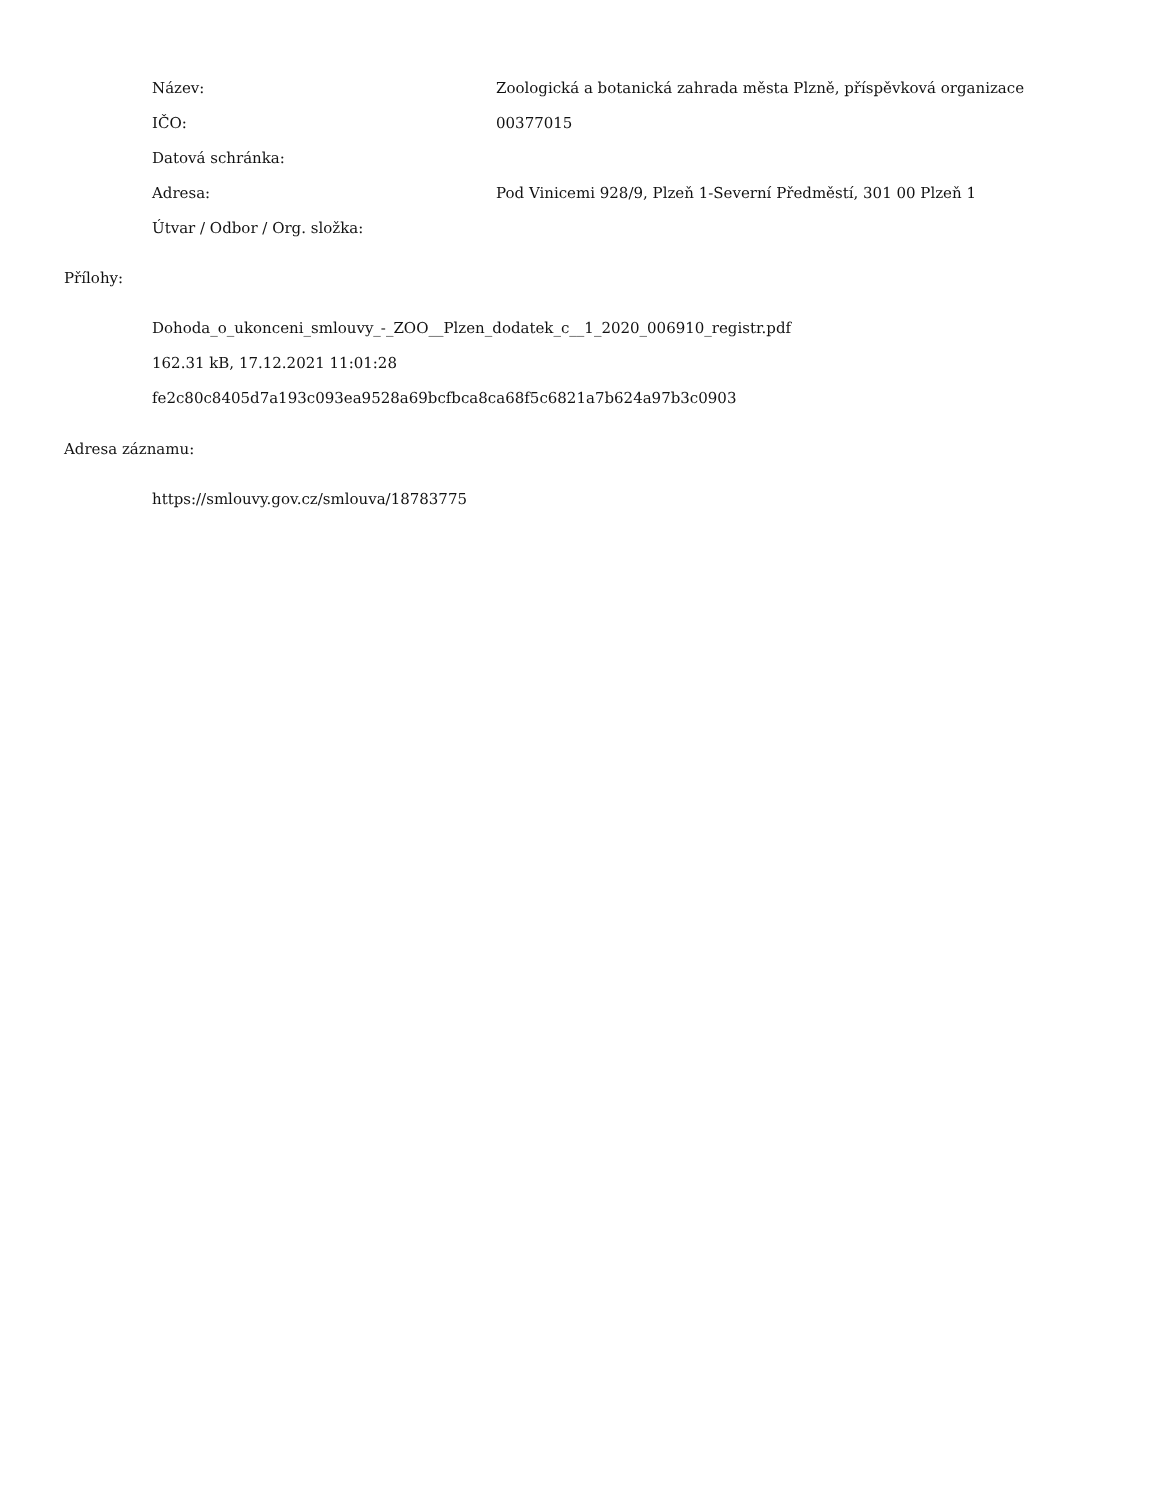| Název: | Zoologická a botanická zahrada města Plzně, příspěvková organizace |
| IČO: | 00377015 |
| Datová schránka: | |
| Adresa: | Pod Vinicemi 928/9, Plzeň 1-Severní Předměstí, 301 00 Plzeň 1 |
| Útvar / Odbor / Org. složka: | |
Přílohy:
Dohoda_o_ukonceni_smlouvy_-_ZOO__Plzen_dodatek_c__1_2020_006910_registr.pdf
162.31 kB, 17.12.2021 11:01:28
fe2c80c8405d7a193c093ea9528a69bcfbca8ca68f5c6821a7b624a97b3c0903
Adresa záznamu:
https://smlouvy.gov.cz/smlouva/18783775